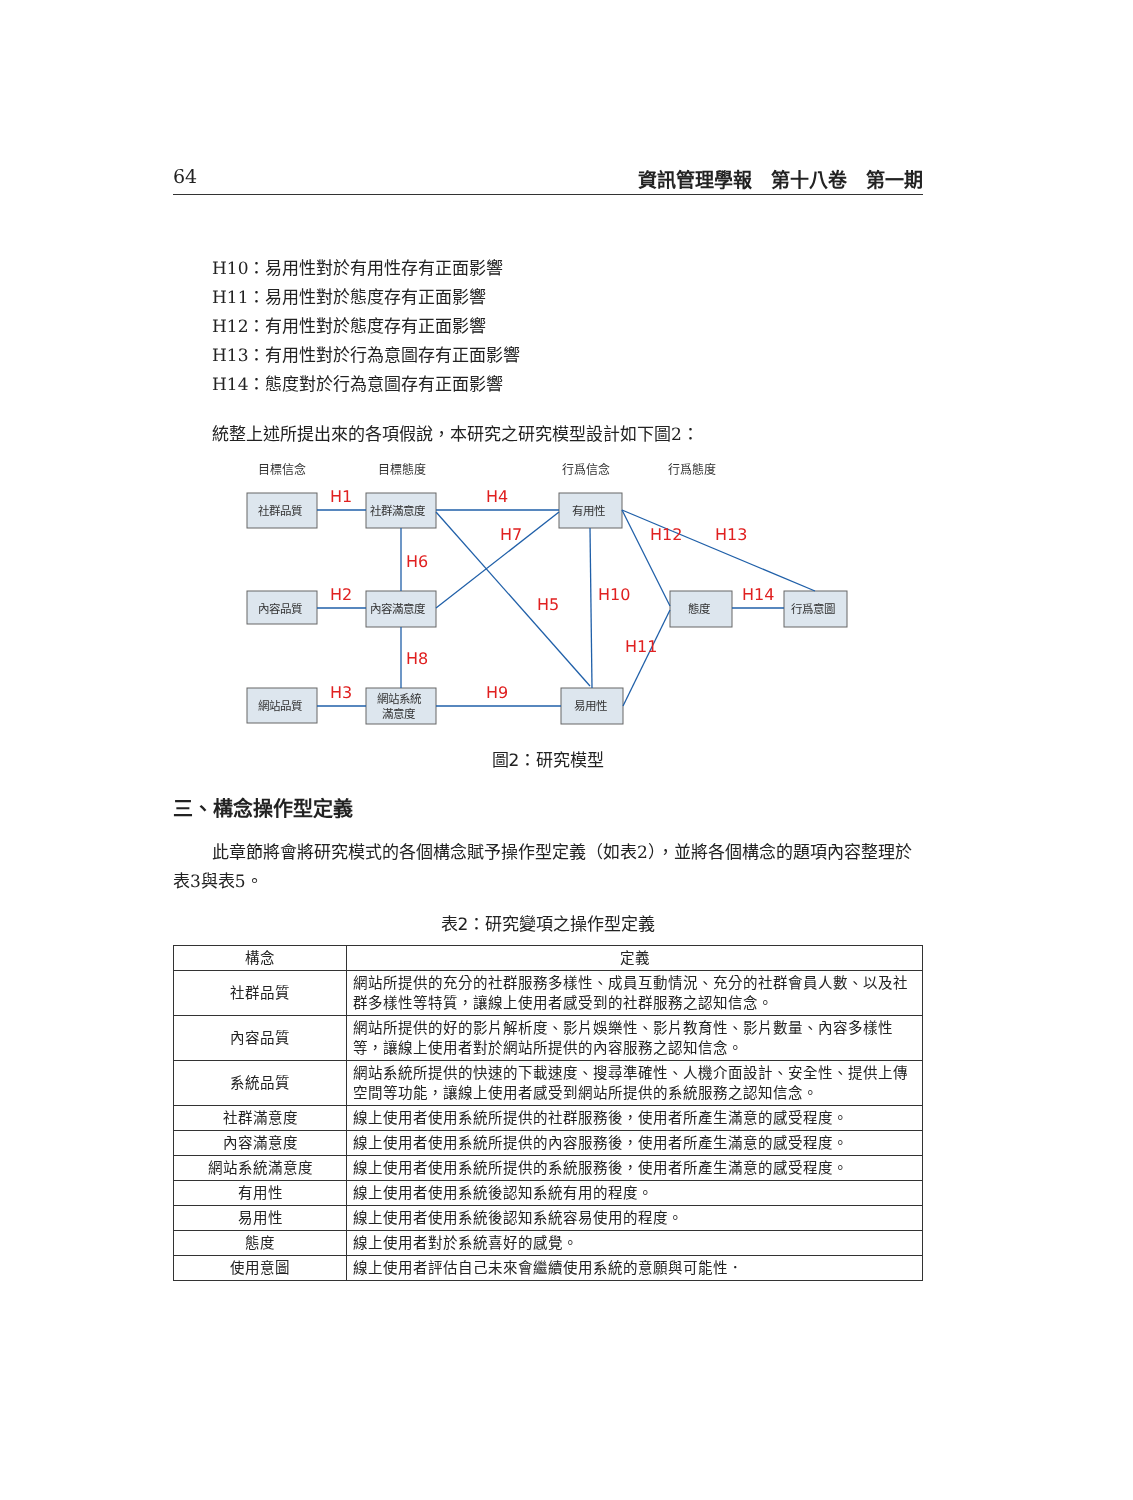64 資訊管理學報　第十八卷　第一期
H10：易用性對於有用性存有正面影響
H11：易用性對於態度存有正面影響
H12：有用性對於態度存有正面影響
H13：有用性對於行為意圖存有正面影響
H14：態度對於行為意圖存有正面影響
統整上述所提出來的各項假說，本研究之研究模型設計如下圖2：
目標信念
目標態度
行爲信念
行爲態度
社群品質
社群滿意度
有用性
內容品質
內容滿意度
態度
行爲意圖
網站品質
網站系統
滿意度
易用性
H1
H4
H2
H3
H9
H6
H8
H7
H5
H10
H12
H13
H11
H14
圖2：研究模型
三、構念操作型定義
此章節將會將研究模式的各個構念賦予操作型定義（如表2），並將各個構念的題項內容整理於表3與表5。
表2：研究變項之操作型定義
| 構念 | 定義 |
| --- | --- |
| 社群品質 | 網站所提供的充分的社群服務多樣性、成員互動情況、充分的社群會員人數、以及社群多樣性等特質，讓線上使用者感受到的社群服務之認知信念。 |
| 內容品質 | 網站所提供的好的影片解析度、影片娛樂性、影片教育性、影片數量、內容多樣性等，讓線上使用者對於網站所提供的內容服務之認知信念。 |
| 系統品質 | 網站系統所提供的快速的下載速度、搜尋準確性、人機介面設計、安全性、提供上傳空間等功能，讓線上使用者感受到網站所提供的系統服務之認知信念。 |
| 社群滿意度 | 線上使用者使用系統所提供的社群服務後，使用者所產生滿意的感受程度。 |
| 內容滿意度 | 線上使用者使用系統所提供的內容服務後，使用者所產生滿意的感受程度。 |
| 網站系統滿意度 | 線上使用者使用系統所提供的系統服務後，使用者所產生滿意的感受程度。 |
| 有用性 | 線上使用者使用系統後認知系統有用的程度。 |
| 易用性 | 線上使用者使用系統後認知系統容易使用的程度。 |
| 態度 | 線上使用者對於系統喜好的感覺。 |
| 使用意圖 | 線上使用者評估自己未來會繼續使用系統的意願與可能性． |